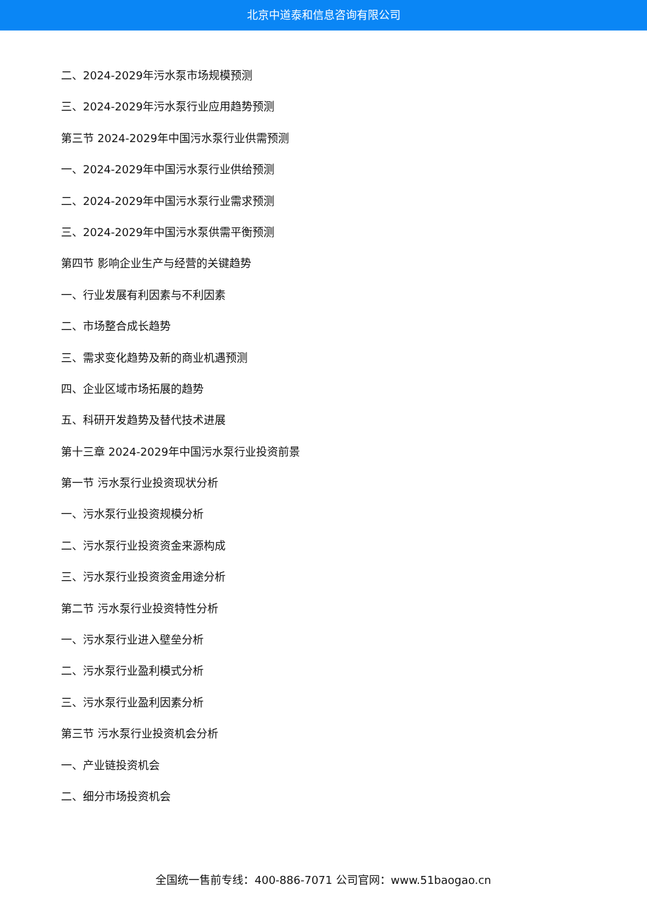北京中道泰和信息咨询有限公司
二、2024-2029年污水泵市场规模预测
三、2024-2029年污水泵行业应用趋势预测
第三节 2024-2029年中国污水泵行业供需预测
一、2024-2029年中国污水泵行业供给预测
二、2024-2029年中国污水泵行业需求预测
三、2024-2029年中国污水泵供需平衡预测
第四节 影响企业生产与经营的关键趋势
一、行业发展有利因素与不利因素
二、市场整合成长趋势
三、需求变化趋势及新的商业机遇预测
四、企业区域市场拓展的趋势
五、科研开发趋势及替代技术进展
第十三章 2024-2029年中国污水泵行业投资前景
第一节 污水泵行业投资现状分析
一、污水泵行业投资规模分析
二、污水泵行业投资资金来源构成
三、污水泵行业投资资金用途分析
第二节 污水泵行业投资特性分析
一、污水泵行业进入壁垒分析
二、污水泵行业盈利模式分析
三、污水泵行业盈利因素分析
第三节 污水泵行业投资机会分析
一、产业链投资机会
二、细分市场投资机会
全国统一售前专线：400-886-7071 公司官网：www.51baogao.cn